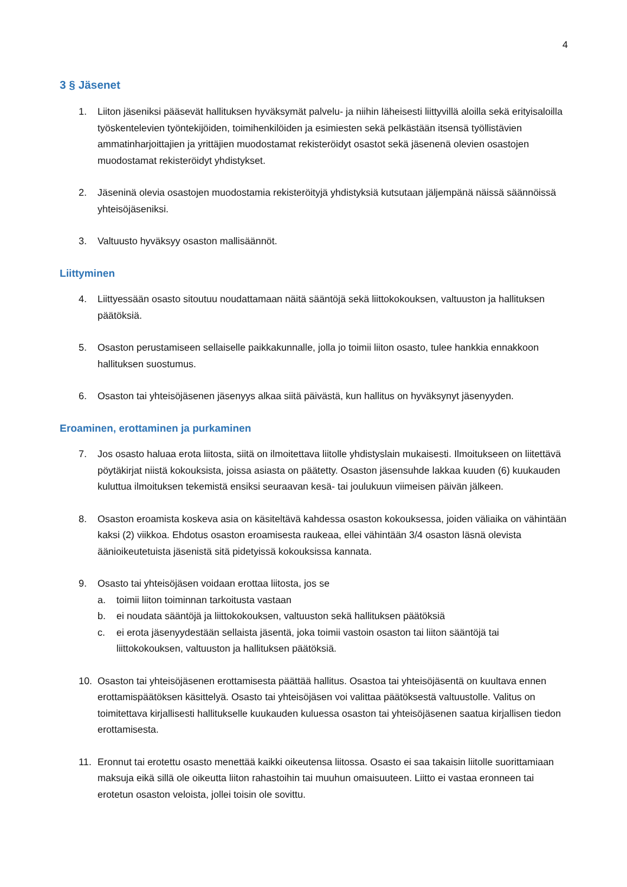4
3 § Jäsenet
1. Liiton jäseniksi pääsevät hallituksen hyväksymät palvelu- ja niihin läheisesti liittyvillä aloilla sekä erityisaloilla työskentelevien työntekijöiden, toimihenkilöiden ja esimiesten sekä pelkästään itsensä työllistävien ammatinharjoittajien ja yrittäjien muodostamat rekisteröidyt osastot sekä jäsenenä olevien osastojen muodostamat rekisteröidyt yhdistykset.
2. Jäseninä olevia osastojen muodostamia rekisteröityjä yhdistyksiä kutsutaan jäljempänä näissä säännöissä yhteisöjäseniksi.
3. Valtuusto hyväksyy osaston mallisäännöt.
Liittyminen
4. Liittyessään osasto sitoutuu noudattamaan näitä sääntöjä sekä liittokokouksen, valtuuston ja hallituksen päätöksiä.
5. Osaston perustamiseen sellaiselle paikkakunnalle, jolla jo toimii liiton osasto, tulee hankkia ennakkoon hallituksen suostumus.
6. Osaston tai yhteisöjäsenen jäsenyys alkaa siitä päivästä, kun hallitus on hyväksynyt jäsenyyden.
Eroaminen, erottaminen ja purkaminen
7. Jos osasto haluaa erota liitosta, siitä on ilmoitettava liitolle yhdistyslain mukaisesti. Ilmoitukseen on liitettävä pöytäkirjat niistä kokouksista, joissa asiasta on päätetty. Osaston jäsensuhde lakkaa kuuden (6) kuukauden kuluttua ilmoituksen tekemistä ensiksi seuraavan kesä- tai joulukuun viimeisen päivän jälkeen.
8. Osaston eroamista koskeva asia on käsiteltävä kahdessa osaston kokouksessa, joiden väliaika on vähintään kaksi (2) viikkoa. Ehdotus osaston eroamisesta raukeaa, ellei vähintään 3/4 osaston läsnä olevista äänioikeutetuista jäsenistä sitä pidetyissä kokouksissa kannata.
9. Osasto tai yhteisöjäsen voidaan erottaa liitosta, jos se
a. toimii liiton toiminnan tarkoitusta vastaan
b. ei noudata sääntöjä ja liittokokouksen, valtuuston sekä hallituksen päätöksiä
c. ei erota jäsenyydestään sellaista jäsentä, joka toimii vastoin osaston tai liiton sääntöjä tai liittokokouksen, valtuuston ja hallituksen päätöksiä.
10. Osaston tai yhteisöjäsenen erottamisesta päättää hallitus. Osastoa tai yhteisöjäsentä on kuultava ennen erottamispäätöksen käsittelyä. Osasto tai yhteisöjäsen voi valittaa päätöksestä valtuustolle. Valitus on toimitettava kirjallisesti hallitukselle kuukauden kuluessa osaston tai yhteisöjäsenen saatua kirjallisen tiedon erottamisesta.
11. Eronnut tai erotettu osasto menettää kaikki oikeutensa liitossa. Osasto ei saa takaisin liitolle suorittamiaan maksuja eikä sillä ole oikeutta liiton rahastoihin tai muuhun omaisuuteen. Liitto ei vastaa eronneen tai erotetun osaston veloista, jollei toisin ole sovittu.